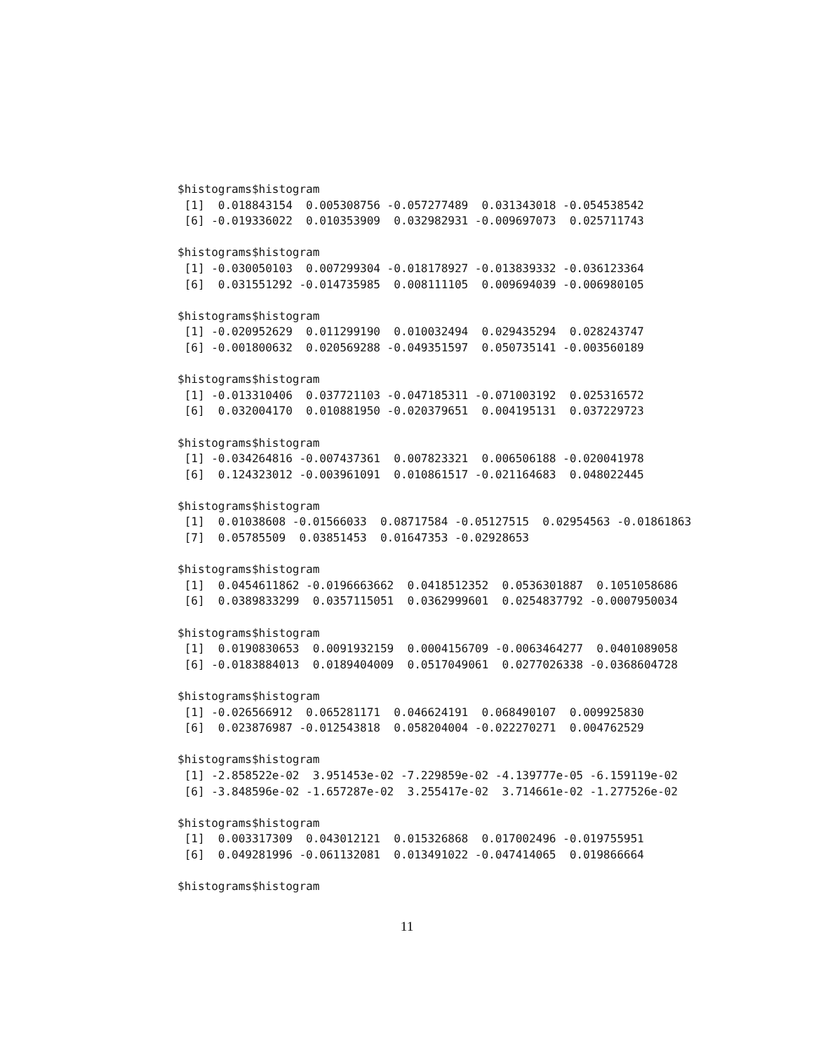$histograms$histogram
 [1]  0.018843154  0.005308756 -0.057277489  0.031343018 -0.054538542
 [6] -0.019336022  0.010353909  0.032982931 -0.009697073  0.025711743

$histograms$histogram
 [1] -0.030050103  0.007299304 -0.018178927 -0.013839332 -0.036123364
 [6]  0.031551292 -0.014735985  0.008111105  0.009694039 -0.006980105

$histograms$histogram
 [1] -0.020952629  0.011299190  0.010032494  0.029435294  0.028243747
 [6] -0.001800632  0.020569288 -0.049351597  0.050735141 -0.003560189

$histograms$histogram
 [1] -0.013310406  0.037721103 -0.047185311 -0.071003192  0.025316572
 [6]  0.032004170  0.010881950 -0.020379651  0.004195131  0.037229723

$histograms$histogram
 [1] -0.034264816 -0.007437361  0.007823321  0.006506188 -0.020041978
 [6]  0.124323012 -0.003961091  0.010861517 -0.021164683  0.048022445

$histograms$histogram
 [1]  0.01038608 -0.01566033  0.08717584 -0.05127515  0.02954563 -0.01861863
 [7]  0.05785509  0.03851453  0.01647353 -0.02928653

$histograms$histogram
 [1]  0.0454611862 -0.0196663662  0.0418512352  0.0536301887  0.1051058686
 [6]  0.0389833299  0.0357115051  0.0362999601  0.0254837792 -0.0007950034

$histograms$histogram
 [1]  0.0190830653  0.0091932159  0.0004156709 -0.0063464277  0.0401089058
 [6] -0.0183884013  0.0189404009  0.0517049061  0.0277026338 -0.0368604728

$histograms$histogram
 [1] -0.026566912  0.065281171  0.046624191  0.068490107  0.009925830
 [6]  0.023876987 -0.012543818  0.058204004 -0.022270271  0.004762529

$histograms$histogram
 [1] -2.858522e-02  3.951453e-02 -7.229859e-02 -4.139777e-05 -6.159119e-02
 [6] -3.848596e-02 -1.657287e-02  3.255417e-02  3.714661e-02 -1.277526e-02

$histograms$histogram
 [1]  0.003317309  0.043012121  0.015326868  0.017002496 -0.019755951
 [6]  0.049281996 -0.061132081  0.013491022 -0.047414065  0.019866664

$histograms$histogram
11